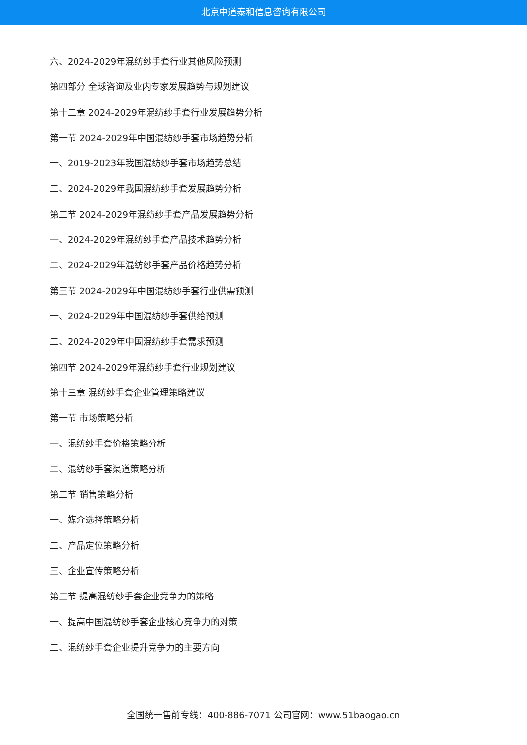北京中道泰和信息咨询有限公司
六、2024-2029年混纺纱手套行业其他风险预测
第四部分 全球咨询及业内专家发展趋势与规划建议
第十二章 2024-2029年混纺纱手套行业发展趋势分析
第一节 2024-2029年中国混纺纱手套市场趋势分析
一、2019-2023年我国混纺纱手套市场趋势总结
二、2024-2029年我国混纺纱手套发展趋势分析
第二节 2024-2029年混纺纱手套产品发展趋势分析
一、2024-2029年混纺纱手套产品技术趋势分析
二、2024-2029年混纺纱手套产品价格趋势分析
第三节 2024-2029年中国混纺纱手套行业供需预测
一、2024-2029年中国混纺纱手套供给预测
二、2024-2029年中国混纺纱手套需求预测
第四节 2024-2029年混纺纱手套行业规划建议
第十三章 混纺纱手套企业管理策略建议
第一节 市场策略分析
一、混纺纱手套价格策略分析
二、混纺纱手套渠道策略分析
第二节 销售策略分析
一、媒介选择策略分析
二、产品定位策略分析
三、企业宣传策略分析
第三节 提高混纺纱手套企业竞争力的策略
一、提高中国混纺纱手套企业核心竞争力的对策
二、混纺纱手套企业提升竞争力的主要方向
全国统一售前专线：400-886-7071 公司官网：www.51baogao.cn